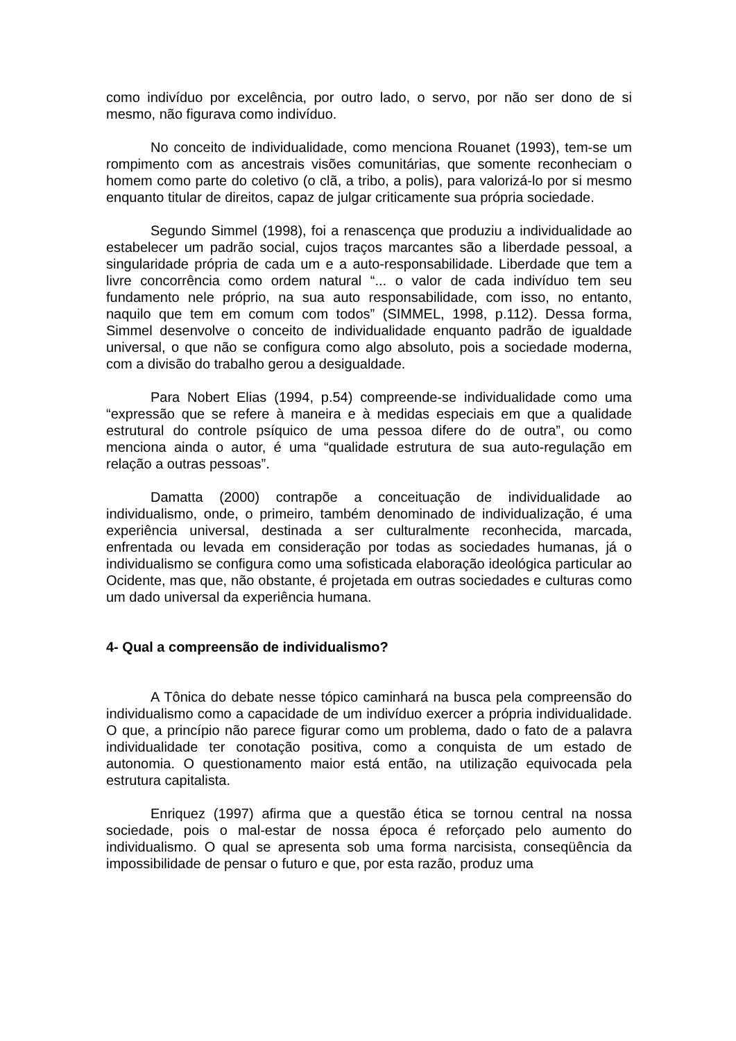como indivíduo por excelência, por outro lado, o servo, por não ser dono de si mesmo, não figurava como indivíduo.
No conceito de individualidade, como menciona Rouanet (1993), tem-se um rompimento com as ancestrais visões comunitárias, que somente reconheciam o homem como parte do coletivo (o clã, a tribo, a polis), para valorizá-lo por si mesmo enquanto titular de direitos, capaz de julgar criticamente sua própria sociedade.
Segundo Simmel (1998), foi a renascença que produziu a individualidade ao estabelecer um padrão social, cujos traços marcantes são a liberdade pessoal, a singularidade própria de cada um e a auto-responsabilidade. Liberdade que tem a livre concorrência como ordem natural “... o valor de cada indivíduo tem seu fundamento nele próprio, na sua auto responsabilidade, com isso, no entanto, naquilo que tem em comum com todos” (SIMMEL, 1998, p.112). Dessa forma, Simmel desenvolve o conceito de individualidade enquanto padrão de igualdade universal, o que não se configura como algo absoluto, pois a sociedade moderna, com a divisão do trabalho gerou a desigualdade.
Para Nobert Elias (1994, p.54) compreende-se individualidade como uma “expressão que se refere à maneira e à medidas especiais em que a qualidade estrutural do controle psíquico de uma pessoa difere do de outra”, ou como menciona ainda o autor, é uma “qualidade estrutura de sua auto-regulação em relação a outras pessoas”.
Damatta (2000) contrapõe a conceituação de individualidade ao individualismo, onde, o primeiro, também denominado de individualização, é uma experiência universal, destinada a ser culturalmente reconhecida, marcada, enfrentada ou levada em consideração por todas as sociedades humanas, já o individualismo se configura como uma sofisticada elaboração ideológica particular ao Ocidente, mas que, não obstante, é projetada em outras sociedades e culturas como um dado universal da experiência humana.
4- Qual a compreensão de individualismo?
A Tônica do debate nesse tópico caminhará na busca pela compreensão do individualismo como a capacidade de um indivíduo exercer a própria individualidade. O que, a princípio não parece figurar como um problema, dado o fato de a palavra individualidade ter conotação positiva, como a conquista de um estado de autonomia. O questionamento maior está então, na utilização equivocada pela estrutura capitalista.
Enriquez (1997) afirma que a questão ética se tornou central na nossa sociedade, pois o mal-estar de nossa época é reforçado pelo aumento do individualismo. O qual se apresenta sob uma forma narcisista, conseqüência da impossibilidade de pensar o futuro e que, por esta razão, produz uma